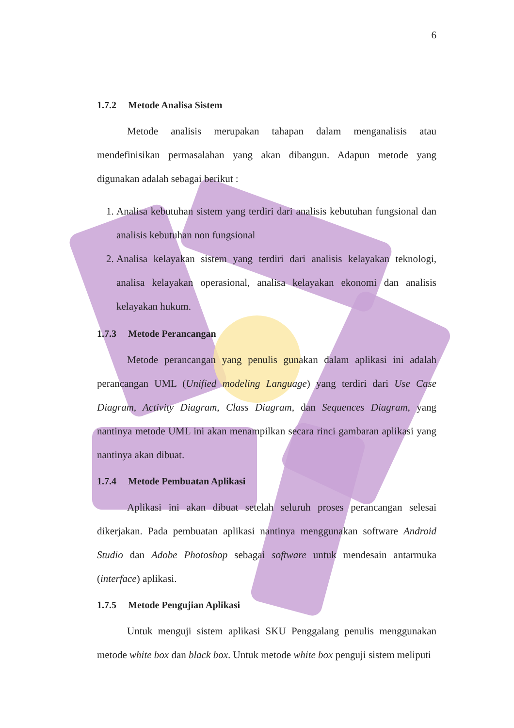6
1.7.2 Metode Analisa Sistem
Metode analisis merupakan tahapan dalam menganalisis atau mendefinisikan permasalahan yang akan dibangun. Adapun metode yang digunakan adalah sebagai berikut :
1. Analisa kebutuhan sistem yang terdiri dari analisis kebutuhan fungsional dan analisis kebutuhan non fungsional
2. Analisa kelayakan sistem yang terdiri dari analisis kelayakan teknologi, analisa kelayakan operasional, analisa kelayakan ekonomi dan analisis kelayakan hukum.
1.7.3 Metode Perancangan
Metode perancangan yang penulis gunakan dalam aplikasi ini adalah perancangan UML (Unified modeling Language) yang terdiri dari Use Case Diagram, Activity Diagram, Class Diagram, dan Sequences Diagram, yang nantinya metode UML ini akan menampilkan secara rinci gambaran aplikasi yang nantinya akan dibuat.
1.7.4 Metode Pembuatan Aplikasi
Aplikasi ini akan dibuat setelah seluruh proses perancangan selesai dikerjakan. Pada pembuatan aplikasi nantinya menggunakan software Android Studio dan Adobe Photoshop sebagai software untuk mendesain antarmuka (interface) aplikasi.
1.7.5 Metode Pengujian Aplikasi
Untuk menguji sistem aplikasi SKU Penggalang penulis menggunakan metode white box dan black box. Untuk metode white box penguji sistem meliputi